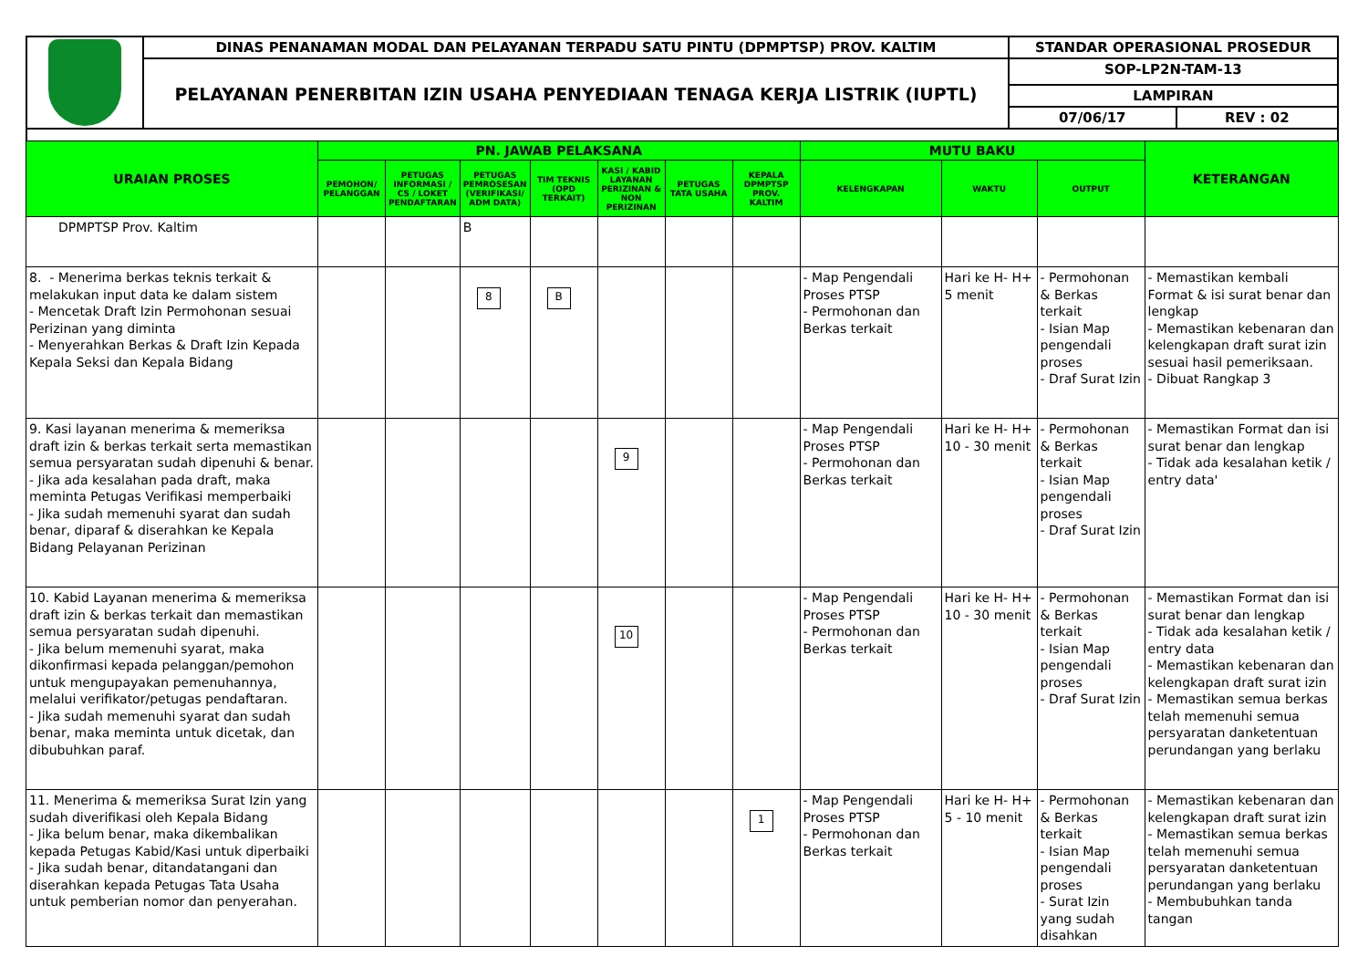| | DINAS PENANAMAN MODAL DAN PELAYANAN TERPADU SATU PINTU (DPMPTSP) PROV. KALTIM | STANDAR OPERASIONAL PROSEDUR | |
| | PELAYANAN PENERBITAN IZIN USAHA PENYEDIAAN TENAGA KERJA LISTRIK (IUPTL) | SOP-LP2N-TAM-13 | |
| | | LAMPIRAN | |
| | | 07/06/17 | REV : 02 |
| URAIAN PROSES | PN. JAWAB PELAKSANA | | | | | | | MUTU BAKU | | | KETERANGAN |
| --- | --- | --- | --- | --- | --- | --- | --- | --- | --- | --- | --- |
| | PEMOHON/ PELANGGAN | PETUGAS INFORMASI / CS / LOKET PENDAFTARAN | PETUGAS PEMROSESAN (VERIFIKASI/ ADM DATA) | TIM TEKNIS (OPD TERKAIT) | KASI / KABID LAYANAN PERIZINAN & NON PERIZINAN | PETUGAS TATA USAHA | KEPALA DPMPTSP PROV. KALTIM | KELENGKAPAN | WAKTU | OUTPUT | |
| DPMPTSP Prov. Kaltim | | | B | | | | | | | | |
| 8. - Menerima berkas teknis terkait & melakukan input data ke dalam sistem - Mencetak Draft Izin Permohonan sesuai Perizinan yang diminta - Menyerahkan Berkas & Draft Izin Kepada Kepala Seksi dan Kepala Bidang | | | 8 | B | | | | - Map Pengendali Proses PTSP - Permohonan dan Berkas terkait | Hari ke H- H+ 5 menit | - Permohonan & Berkas terkait - Isian Map pengendali proses - Draf Surat Izin | - Memastikan kembali Format & isi surat benar dan lengkap - Memastikan kebenaran dan kelengkapan draft surat izin sesuai hasil pemeriksaan. - Dibuat Rangkap 3 |
| 9. Kasi layanan menerima & memeriksa draft izin & berkas terkait serta memastikan semua persyaratan sudah dipenuhi & benar. - Jika ada kesalahan pada draft, maka meminta Petugas Verifikasi memperbaiki - Jika sudah memenuhi syarat dan sudah benar, diparaf & diserahkan ke Kepala Bidang Pelayanan Perizinan | | | | | 9 | | | - Map Pengendali Proses PTSP - Permohonan dan Berkas terkait | Hari ke H- H+ 10 - 30 menit | - Permohonan & Berkas terkait - Isian Map pengendali proses - Draf Surat Izin | - Memastikan Format dan isi surat benar dan lengkap - Tidak ada kesalahan ketik / entry data' |
| 10. Kabid Layanan menerima & memeriksa draft izin & berkas terkait dan memastikan semua persyaratan sudah dipenuhi. - Jika belum memenuhi syarat, maka dikonfirmasi kepada pelanggan/pemohon untuk mengupayakan pemenuhannya, melalui verifikator/petugas pendaftaran. - Jika sudah memenuhi syarat dan sudah benar, maka meminta untuk dicetak, dan dibubuhkan paraf. | | | | | 10 | | | - Map Pengendali Proses PTSP - Permohonan dan Berkas terkait | Hari ke H- H+ 10 - 30 menit | - Permohonan & Berkas terkait - Isian Map pengendali proses - Draf Surat Izin | - Memastikan Format dan isi surat benar dan lengkap - Tidak ada kesalahan ketik / entry data - Memastikan kebenaran dan kelengkapan draft surat izin - Memastikan semua berkas telah memenuhi semua persyaratan danketentuan perundangan yang berlaku |
| 11. Menerima & memeriksa Surat Izin yang sudah diverifikasi oleh Kepala Bidang - Jika belum benar, maka dikembalikan kepada Petugas Kabid/Kasi untuk diperbaiki - Jika sudah benar, ditandatangani dan diserahkan kepada Petugas Tata Usaha untuk pemberian nomor dan penyerahan. | | | | | | | 1 | - Map Pengendali Proses PTSP - Permohonan dan Berkas terkait | Hari ke H- H+ 5 - 10 menit | - Permohonan & Berkas terkait - Isian Map pengendali proses - Surat Izin yang sudah disahkan | - Memastikan kebenaran dan kelengkapan draft surat izin - Memastikan semua berkas telah memenuhi semua persyaratan danketentuan perundangan yang berlaku - Membubuhkan tanda tangan |